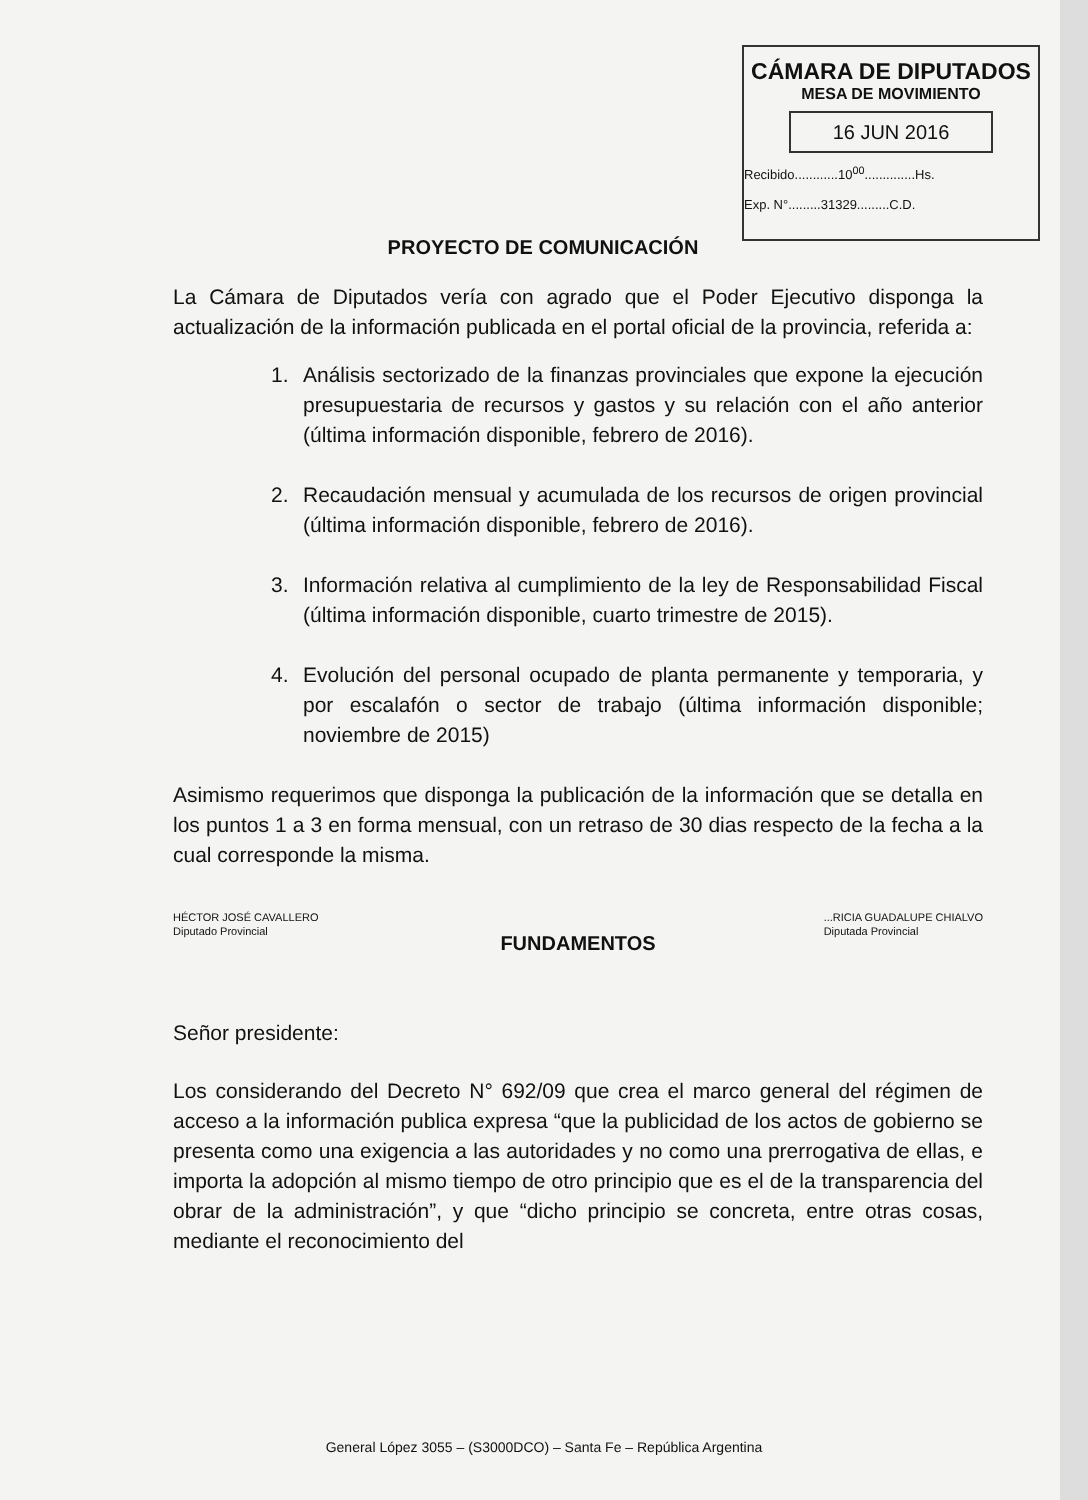CÁMARA DE DIPUTADOS
MESA DE MOVIMIENTO
16 JUN 2016
Recibido............10<sup>00</sup>..............Hs.
Exp. N°.........31329.........C.D.
PROYECTO DE COMUNICACIÓN
La Cámara de Diputados vería con agrado que el Poder Ejecutivo disponga la actualización de la información publicada en el portal oficial de la provincia, referida a:
1. Análisis sectorizado de la finanzas provinciales que expone la ejecución presupuestaria de recursos y gastos y su relación con el año anterior (última información disponible, febrero de 2016).
2. Recaudación mensual y acumulada de los recursos de origen provincial (última información disponible, febrero de 2016).
3. Información relativa al cumplimiento de la ley de Responsabilidad Fiscal (última información disponible, cuarto trimestre de 2015).
4. Evolución del personal ocupado de planta permanente y temporaria, y por escalafón o sector de trabajo (última información disponible; noviembre de 2015)
Asimismo requerimos que disponga la publicación de la información que se detalla en los puntos 1 a 3 en forma mensual, con un retraso de 30 dias respecto de la fecha a la cual corresponde la misma.
HÉCTOR JOSÉ CAVALLERO
Diputado Provincial
...RICIA GUADALUPE CHIALVO
Diputada Provincial
FUNDAMENTOS
Señor presidente:
Los considerando del Decreto N° 692/09 que crea el marco general del régimen de acceso a la información publica expresa “que la publicidad de los actos de gobierno se presenta como una exigencia a las autoridades y no como una prerrogativa de ellas, e importa la adopción al mismo tiempo de otro principio que es el de la transparencia del obrar de la administración”, y que “dicho principio se concreta, entre otras cosas, mediante el reconocimiento del
General López 3055 – (S3000DCO) – Santa Fe – República Argentina